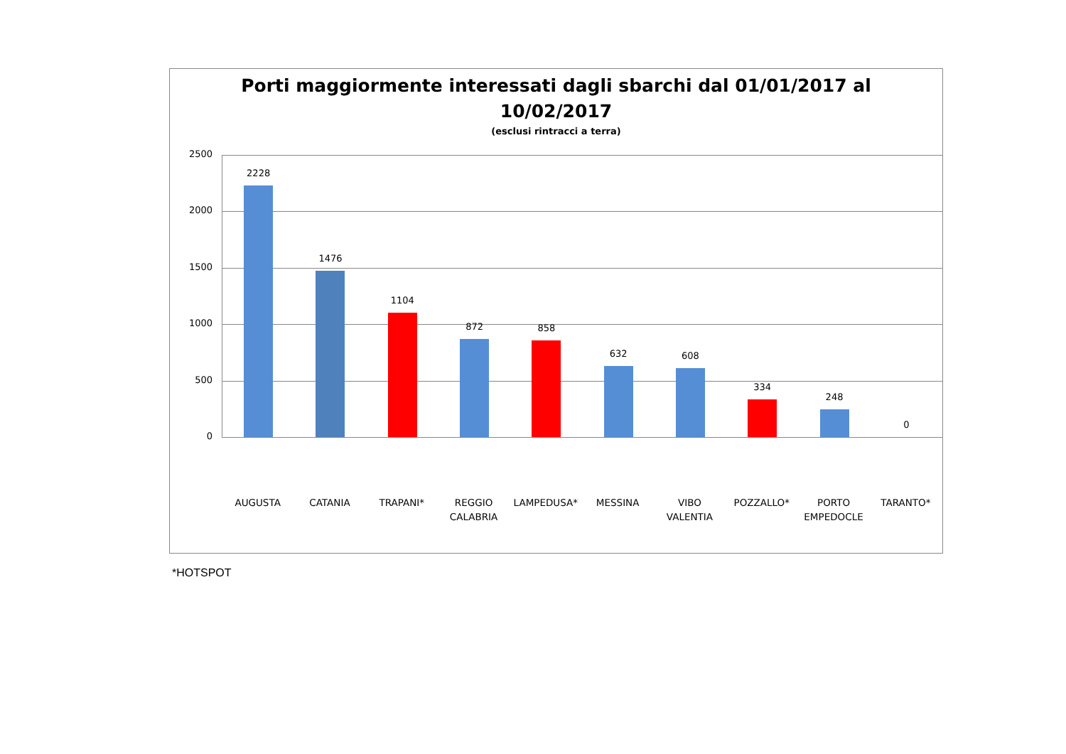Porti maggiormente interessati dagli sbarchi dal 01/01/2017 al
10/02/2017
(esclusi rintracci a terra)
2500
2000
1500
1000
500
0
2228 1476 1104 872 858 632 608 334 248 0
AUGUSTA CATANIA TRAPANI* REGGIO CALABRIA LAMPEDUSA* MESSINA VIBO VALENTIA POZZALLO* PORTO EMPEDOCLE TARANTO*
*HOTSPOT